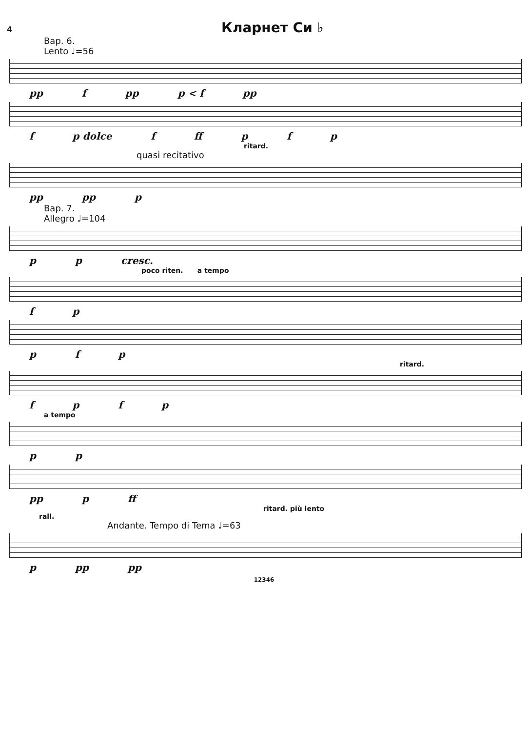4 Кларнет Си ♭
Вар. 6.
Lento ♩=56
pp f pp p < f pp
f p dolce f ff pfp
ritard.
quasi recitativo
pp pp p
Вар. 7.
Allegro ♩=104
pp cresc.
poco riten. a tempo
fp
pfp
ritard.
fpfp
a tempo
pp
pp p ff
ritard. più lento
rall.
Andante. Tempo di Tema ♩=63
p pp pp
12346